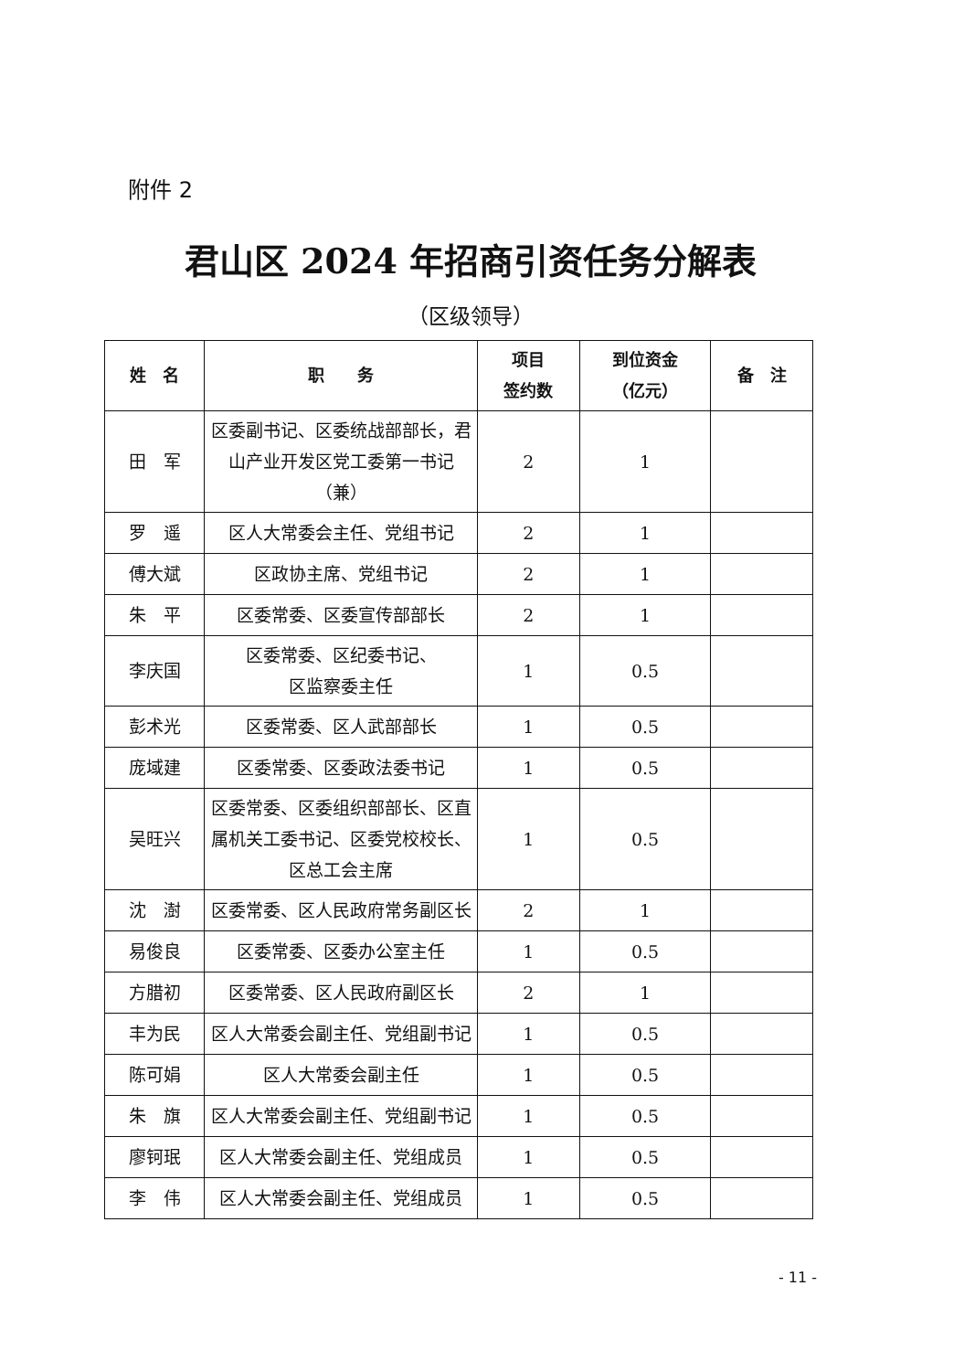附件 2
君山区 2024 年招商引资任务分解表
（区级领导）
| 姓 名 | 职 务 | 项目 签约数 | 到位资金 （亿元） | 备 注 |
| --- | --- | --- | --- | --- |
| 田 军 | 区委副书记、区委统战部部长，君山产业开发区党工委第一书记（兼） | 2 | 1 | |
| 罗 遥 | 区人大常委会主任、党组书记 | 2 | 1 | |
| 傅大斌 | 区政协主席、党组书记 | 2 | 1 | |
| 朱 平 | 区委常委、区委宣传部部长 | 2 | 1 | |
| 李庆国 | 区委常委、区纪委书记、 区监察委主任 | 1 | 0.5 | |
| 彭术光 | 区委常委、区人武部部长 | 1 | 0.5 | |
| 庞域建 | 区委常委、区委政法委书记 | 1 | 0.5 | |
| 吴旺兴 | 区委常委、区委组织部部长、区直属机关工委书记、区委党校校长、区总工会主席 | 1 | 0.5 | |
| 沈 澍 | 区委常委、区人民政府常务副区长 | 2 | 1 | |
| 易俊良 | 区委常委、区委办公室主任 | 1 | 0.5 | |
| 方腊初 | 区委常委、区人民政府副区长 | 2 | 1 | |
| 丰为民 | 区人大常委会副主任、党组副书记 | 1 | 0.5 | |
| 陈可娟 | 区人大常委会副主任 | 1 | 0.5 | |
| 朱 旗 | 区人大常委会副主任、党组副书记 | 1 | 0.5 | |
| 廖钶珉 | 区人大常委会副主任、党组成员 | 1 | 0.5 | |
| 李 伟 | 区人大常委会副主任、党组成员 | 1 | 0.5 | |
- 11 -